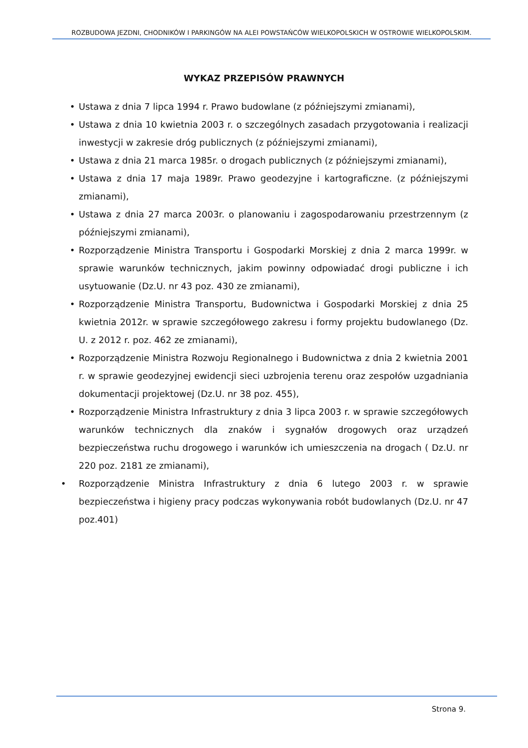ROZBUDOWA JEZDNI, CHODNIKÓW I PARKINGÓW NA ALEI POWSTAŃCÓW WIELKOPOLSKICH W OSTROWIE WIELKOPOLSKIM.
WYKAZ PRZEPISÓW PRAWNYCH
• Ustawa z dnia 7 lipca 1994 r. Prawo budowlane (z późniejszymi zmianami),
• Ustawa z dnia 10 kwietnia 2003 r. o szczególnych zasadach przygotowania i realizacji inwestycji w zakresie dróg publicznych (z późniejszymi zmianami),
• Ustawa z dnia 21 marca 1985r. o drogach publicznych (z późniejszymi zmianami),
• Ustawa z dnia 17 maja 1989r. Prawo geodezyjne i kartograficzne. (z późniejszymi zmianami),
• Ustawa z dnia 27 marca 2003r. o planowaniu i zagospodarowaniu przestrzennym (z późniejszymi zmianami),
• Rozporządzenie Ministra Transportu i Gospodarki Morskiej z dnia 2 marca 1999r. w sprawie warunków technicznych, jakim powinny odpowiadać drogi publiczne i ich usytuowanie (Dz.U. nr 43 poz. 430 ze zmianami),
• Rozporządzenie Ministra Transportu, Budownictwa i Gospodarki Morskiej z dnia 25 kwietnia 2012r. w sprawie szczegółowego zakresu i formy projektu budowlanego (Dz. U. z 2012 r. poz. 462 ze zmianami),
• Rozporządzenie Ministra Rozwoju Regionalnego i Budownictwa z dnia 2 kwietnia 2001 r. w sprawie geodezyjnej ewidencji sieci uzbrojenia terenu oraz zespołów uzgadniania dokumentacji projektowej (Dz.U. nr 38 poz. 455),
• Rozporządzenie Ministra Infrastruktury z dnia 3 lipca 2003 r. w sprawie szczegółowych warunków technicznych dla znaków i sygnałów drogowych oraz urządzeń bezpieczeństwa ruchu drogowego i warunków ich umieszczenia na drogach ( Dz.U. nr 220 poz. 2181 ze zmianami),
• Rozporządzenie Ministra Infrastruktury z dnia 6 lutego 2003 r. w sprawie bezpieczeństwa i higieny pracy podczas wykonywania robót budowlanych (Dz.U. nr 47 poz.401)
Strona 9.